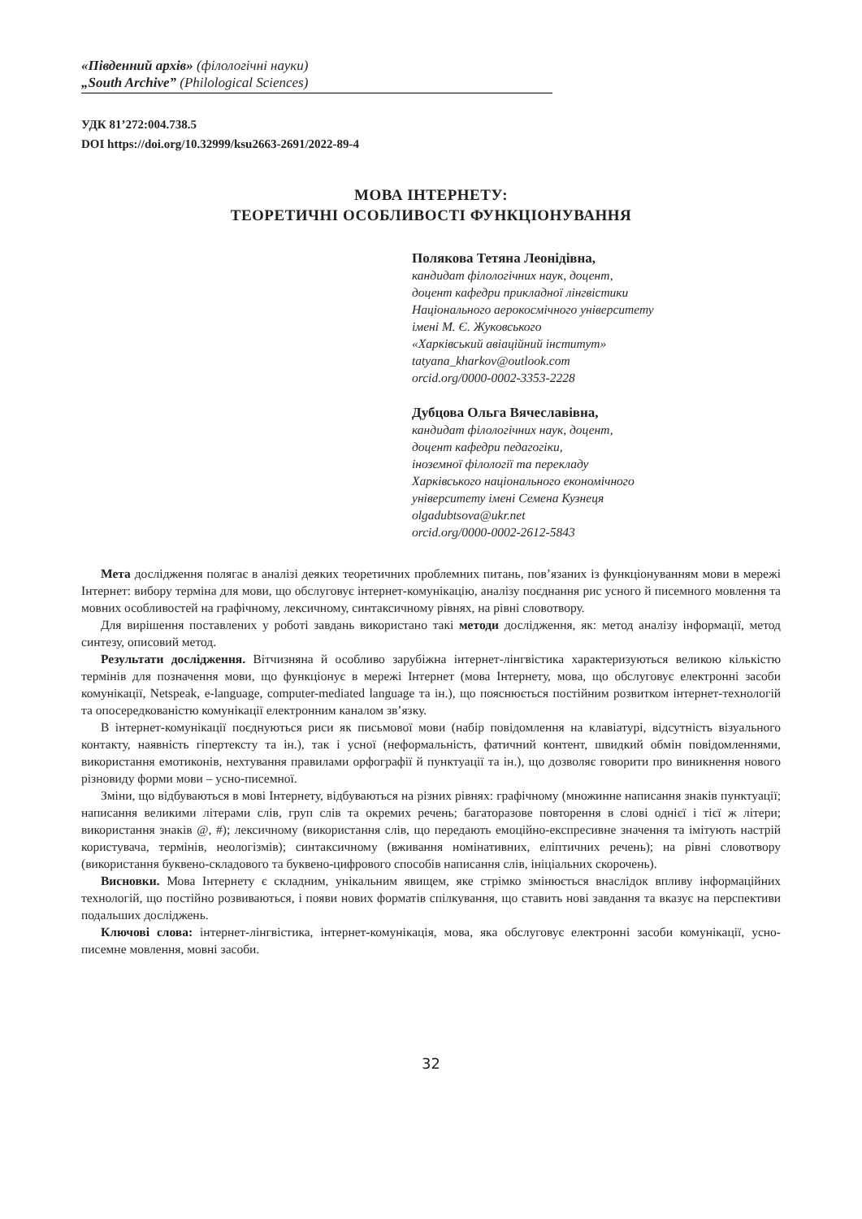«Південний архів» (філологічні науки)
„South Archive” (Philological Sciences)
УДК 81’272:004.738.5
DOI https://doi.org/10.32999/ksu2663-2691/2022-89-4
МОВА ІНТЕРНЕТУ:
ТЕОРЕТИЧНІ ОСОБЛИВОСТІ ФУНКЦІОНУВАННЯ
Полякова Тетяна Леонідівна,
кандидат філологічних наук, доцент,
доцент кафедри прикладної лінгвістики
Національного аерокосмічного університету
імені М. Є. Жуковського
«Харківський авіаційний інститут»
tatyana_kharkov@outlook.com
orcid.org/0000-0002-3353-2228
Дубцова Ольга Вячеславівна,
кандидат філологічних наук, доцент,
доцент кафедри педагогіки,
іноземної філології та перекладу
Харківського національного економічного
університету імені Семена Кузнеця
olgadubtsova@ukr.net
orcid.org/0000-0002-2612-5843
Мета дослідження полягає в аналізі деяких теоретичних проблемних питань, пов’язаних із функціонуванням мови в мережі Інтернет: вибору терміна для мови, що обслуговує інтернет-комунікацію, аналізу поєднання рис усного й писемного мовлення та мовних особливостей на графічному, лексичному, синтаксичному рівнях, на рівні словотвору.
Для вирішення поставлених у роботі завдань використано такі методи дослідження, як: метод аналізу інформації, метод синтезу, описовий метод.
Результати дослідження. Вітчизняна й особливо зарубіжна інтернет-лінгвістика характеризуються великою кількістю термінів для позначення мови, що функціонує в мережі Інтернет (мова Інтернету, мова, що обслуговує електронні засоби комунікації, Netspeak, e-language, computer-mediated language та ін.), що пояснюється постійним розвитком інтернет-технологій та опосередкованістю комунікації електронним каналом зв’язку.
В інтернет-комунікації поєднуються риси як письмової мови (набір повідомлення на клавіатурі, відсутність візуального контакту, наявність гіпертексту та ін.), так і усної (неформальність, фатичний контент, швидкий обмін повідомленнями, використання емотиконів, нехтування правилами орфографії й пунктуації та ін.), що дозволяє говорити про виникнення нового різновиду форми мови – усно-писемної.
Зміни, що відбуваються в мові Інтернету, відбуваються на різних рівнях: графічному (множинне написання знаків пунктуації; написання великими літерами слів, груп слів та окремих речень; багаторазове повторення в слові однієї і тієї ж літери; використання знаків @, #); лексичному (використання слів, що передають емоційно-експресивне значення та імітують настрій користувача, термінів, неологізмів); синтаксичному (вживання номінативних, еліптичних речень); на рівні словотвору (використання буквено-складового та буквено-цифрового способів написання слів, ініціальних скорочень).
Висновки. Мова Інтернету є складним, унікальним явищем, яке стрімко змінюється внаслідок впливу інформаційних технологій, що постійно розвиваються, і появи нових форматів спілкування, що ставить нові завдання та вказує на перспективи подальших досліджень.
Ключові слова: інтернет-лінгвістика, інтернет-комунікація, мова, яка обслуговує електронні засоби комунікації, усно-писемне мовлення, мовні засоби.
32